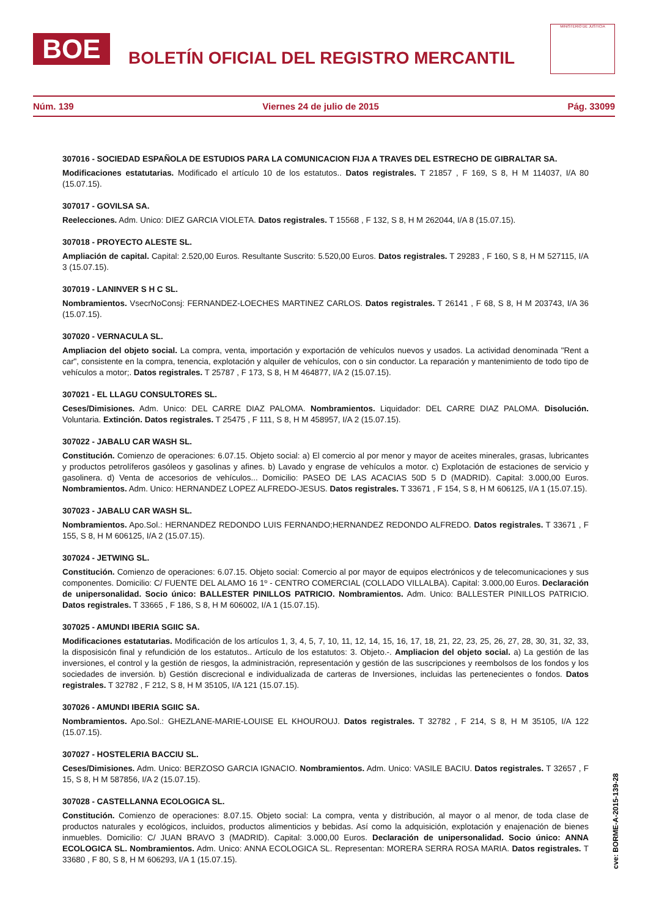BOE
BOLETÍN OFICIAL DEL REGISTRO MERCANTIL
MINISTERIO DE JUSTICIA
Núm. 139 Viernes 24 de julio de 2015 Pág. 33099
307016 - SOCIEDAD ESPAÑOLA DE ESTUDIOS PARA LA COMUNICACION FIJA A TRAVES DEL ESTRECHO DE GIBRALTAR SA.
Modificaciones estatutarias. Modificado el artículo 10 de los estatutos.. Datos registrales. T 21857 , F 169, S 8, H M 114037, I/A 80 (15.07.15).
307017 - GOVILSA SA.
Reelecciones. Adm. Unico: DIEZ GARCIA VIOLETA. Datos registrales. T 15568 , F 132, S 8, H M 262044, I/A 8 (15.07.15).
307018 - PROYECTO ALESTE SL.
Ampliación de capital. Capital: 2.520,00 Euros. Resultante Suscrito: 5.520,00 Euros. Datos registrales. T 29283 , F 160, S 8, H M 527115, I/A 3 (15.07.15).
307019 - LANINVER S H C SL.
Nombramientos. VsecrNoConsj: FERNANDEZ-LOECHES MARTINEZ CARLOS. Datos registrales. T 26141 , F 68, S 8, H M 203743, I/A 36 (15.07.15).
307020 - VERNACULA SL.
Ampliacion del objeto social. La compra, venta, importación y exportación de vehículos nuevos y usados. La actividad denominada "Rent a car", consistente en la compra, tenencia, explotación y alquiler de vehículos, con o sin conductor. La reparación y mantenimiento de todo tipo de vehículos a motor;. Datos registrales. T 25787 , F 173, S 8, H M 464877, I/A 2 (15.07.15).
307021 - EL LLAGU CONSULTORES SL.
Ceses/Dimisiones. Adm. Unico: DEL CARRE DIAZ PALOMA. Nombramientos. Liquidador: DEL CARRE DIAZ PALOMA. Disolución. Voluntaria. Extinción. Datos registrales. T 25475 , F 111, S 8, H M 458957, I/A 2 (15.07.15).
307022 - JABALU CAR WASH SL.
Constitución. Comienzo de operaciones: 6.07.15. Objeto social: a) El comercio al por menor y mayor de aceites minerales, grasas, lubricantes y productos petrolíferos gasóleos y gasolinas y afines. b) Lavado y engrase de vehículos a motor. c) Explotación de estaciones de servicio y gasolinera. d) Venta de accesorios de vehículos... Domicilio: PASEO DE LAS ACACIAS 50D 5 D (MADRID). Capital: 3.000,00 Euros. Nombramientos. Adm. Unico: HERNANDEZ LOPEZ ALFREDO-JESUS. Datos registrales. T 33671 , F 154, S 8, H M 606125, I/A 1 (15.07.15).
307023 - JABALU CAR WASH SL.
Nombramientos. Apo.Sol.: HERNANDEZ REDONDO LUIS FERNANDO;HERNANDEZ REDONDO ALFREDO. Datos registrales. T 33671 , F 155, S 8, H M 606125, I/A 2 (15.07.15).
307024 - JETWING SL.
Constitución. Comienzo de operaciones: 6.07.15. Objeto social: Comercio al por mayor de equipos electrónicos y de telecomunicaciones y sus componentes. Domicilio: C/ FUENTE DEL ALAMO 16 1º - CENTRO COMERCIAL (COLLADO VILLALBA). Capital: 3.000,00 Euros. Declaración de unipersonalidad. Socio único: BALLESTER PINILLOS PATRICIO. Nombramientos. Adm. Unico: BALLESTER PINILLOS PATRICIO. Datos registrales. T 33665 , F 186, S 8, H M 606002, I/A 1 (15.07.15).
307025 - AMUNDI IBERIA SGIIC SA.
Modificaciones estatutarias. Modificación de los artículos 1, 3, 4, 5, 7, 10, 11, 12, 14, 15, 16, 17, 18, 21, 22, 23, 25, 26, 27, 28, 30, 31, 32, 33, la disposisicón final y refundición de los estatutos.. Artículo de los estatutos: 3. Objeto.-. Ampliacion del objeto social. a) La gestión de las inversiones, el control y la gestión de riesgos, la administración, representación y gestión de las suscripciones y reembolsos de los fondos y los sociedades de inversión. b) Gestión discrecional e individualizada de carteras de Inversiones, incluidas las pertenecientes o fondos. Datos registrales. T 32782 , F 212, S 8, H M 35105, I/A 121 (15.07.15).
307026 - AMUNDI IBERIA SGIIC SA.
Nombramientos. Apo.Sol.: GHEZLANE-MARIE-LOUISE EL KHOUROUJ. Datos registrales. T 32782 , F 214, S 8, H M 35105, I/A 122 (15.07.15).
307027 - HOSTELERIA BACCIU SL.
Ceses/Dimisiones. Adm. Unico: BERZOSO GARCIA IGNACIO. Nombramientos. Adm. Unico: VASILE BACIU. Datos registrales. T 32657 , F 15, S 8, H M 587856, I/A 2 (15.07.15).
307028 - CASTELLANNA ECOLOGICA SL.
Constitución. Comienzo de operaciones: 8.07.15. Objeto social: La compra, venta y distribución, al mayor o al menor, de toda clase de productos naturales y ecológicos, incluidos, productos alimenticios y bebidas. Así como la adquisición, explotación y enajenación de bienes inmuebles. Domicilio: C/ JUAN BRAVO 3 (MADRID). Capital: 3.000,00 Euros. Declaración de unipersonalidad. Socio único: ANNA ECOLOGICA SL. Nombramientos. Adm. Unico: ANNA ECOLOGICA SL. Representan: MORERA SERRA ROSA MARIA. Datos registrales. T 33680 , F 80, S 8, H M 606293, I/A 1 (15.07.15).
cve: BORME-A-2015-139-28